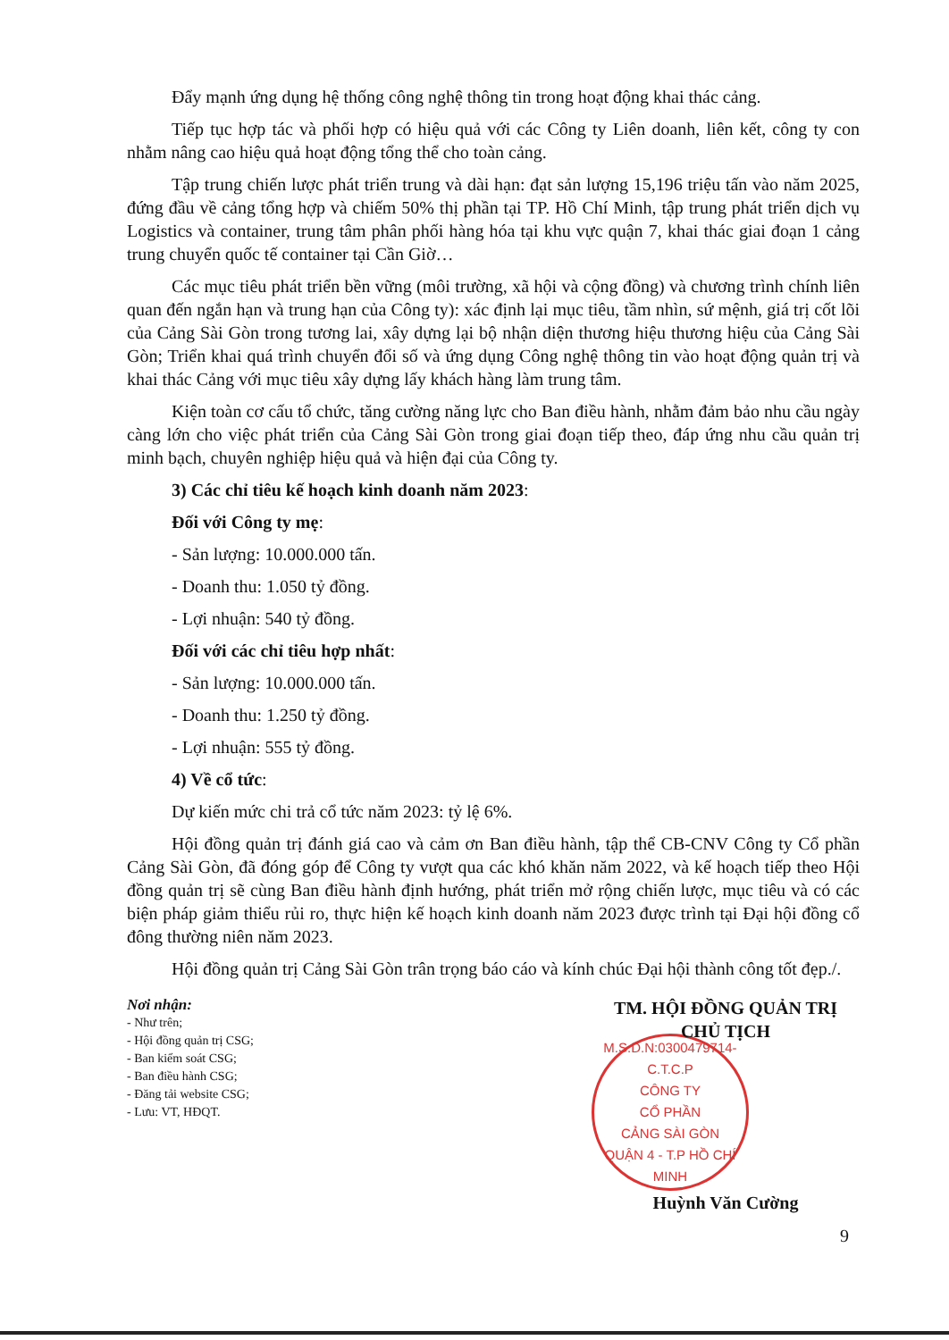Đẩy mạnh ứng dụng hệ thống công nghệ thông tin trong hoạt động khai thác cảng.
Tiếp tục hợp tác và phối hợp có hiệu quả với các Công ty Liên doanh, liên kết, công ty con nhằm nâng cao hiệu quả hoạt động tổng thể cho toàn cảng.
Tập trung chiến lược phát triển trung và dài hạn: đạt sản lượng 15,196 triệu tấn vào năm 2025, đứng đầu về cảng tổng hợp và chiếm 50% thị phần tại TP. Hồ Chí Minh, tập trung phát triển dịch vụ Logistics và container, trung tâm phân phối hàng hóa tại khu vực quận 7, khai thác giai đoạn 1 cảng trung chuyển quốc tế container tại Cần Giờ…
Các mục tiêu phát triển bền vững (môi trường, xã hội và cộng đồng) và chương trình chính liên quan đến ngắn hạn và trung hạn của Công ty): xác định lại mục tiêu, tầm nhìn, sứ mệnh, giá trị cốt lõi của Cảng Sài Gòn trong tương lai, xây dựng lại bộ nhận diện thương hiệu thương hiệu của Cảng Sài Gòn; Triển khai quá trình chuyển đổi số và ứng dụng Công nghệ thông tin vào hoạt động quản trị và khai thác Cảng với mục tiêu xây dựng lấy khách hàng làm trung tâm.
Kiện toàn cơ cấu tổ chức, tăng cường năng lực cho Ban điều hành, nhằm đảm bảo nhu cầu ngày càng lớn cho việc phát triển của Cảng Sài Gòn trong giai đoạn tiếp theo, đáp ứng nhu cầu quản trị minh bạch, chuyên nghiệp hiệu quả và hiện đại của Công ty.
3) Các chỉ tiêu kế hoạch kinh doanh năm 2023:
Đối với Công ty mẹ:
- Sản lượng: 10.000.000 tấn.
- Doanh thu: 1.050 tỷ đồng.
- Lợi nhuận: 540 tỷ đồng.
Đối với các chỉ tiêu hợp nhất:
- Sản lượng: 10.000.000 tấn.
- Doanh thu: 1.250 tỷ đồng.
- Lợi nhuận: 555 tỷ đồng.
4) Về cổ tức:
Dự kiến mức chi trả cổ tức năm 2023: tỷ lệ 6%.
Hội đồng quản trị đánh giá cao và cảm ơn Ban điều hành, tập thể CB-CNV Công ty Cổ phần Cảng Sài Gòn, đã đóng góp để Công ty vượt qua các khó khăn năm 2022, và kế hoạch tiếp theo Hội đồng quản trị sẽ cùng Ban điều hành định hướng, phát triển mở rộng chiến lược, mục tiêu và có các biện pháp giảm thiểu rủi ro, thực hiện kế hoạch kinh doanh năm 2023 được trình tại Đại hội đồng cổ đông thường niên năm 2023.
Hội đồng quản trị Cảng Sài Gòn trân trọng báo cáo và kính chúc Đại hội thành công tốt đẹp./.
Nơi nhận:
- Như trên;
- Hội đồng quản trị CSG;
- Ban kiểm soát CSG;
- Ban điều hành CSG;
- Đăng tải website CSG;
- Lưu: VT, HĐQT.
TM. HỘI ĐỒNG QUẢN TRỊ
CHỦ TỊCH
M.S.D.N:0300479714-C.T.C.P
CÔNG TY
CỔ PHẦN
CẢNG SÀI GÒN
QUẬN 4 - T.P HỒ CHÍ MINH
Huỳnh Văn Cường
9